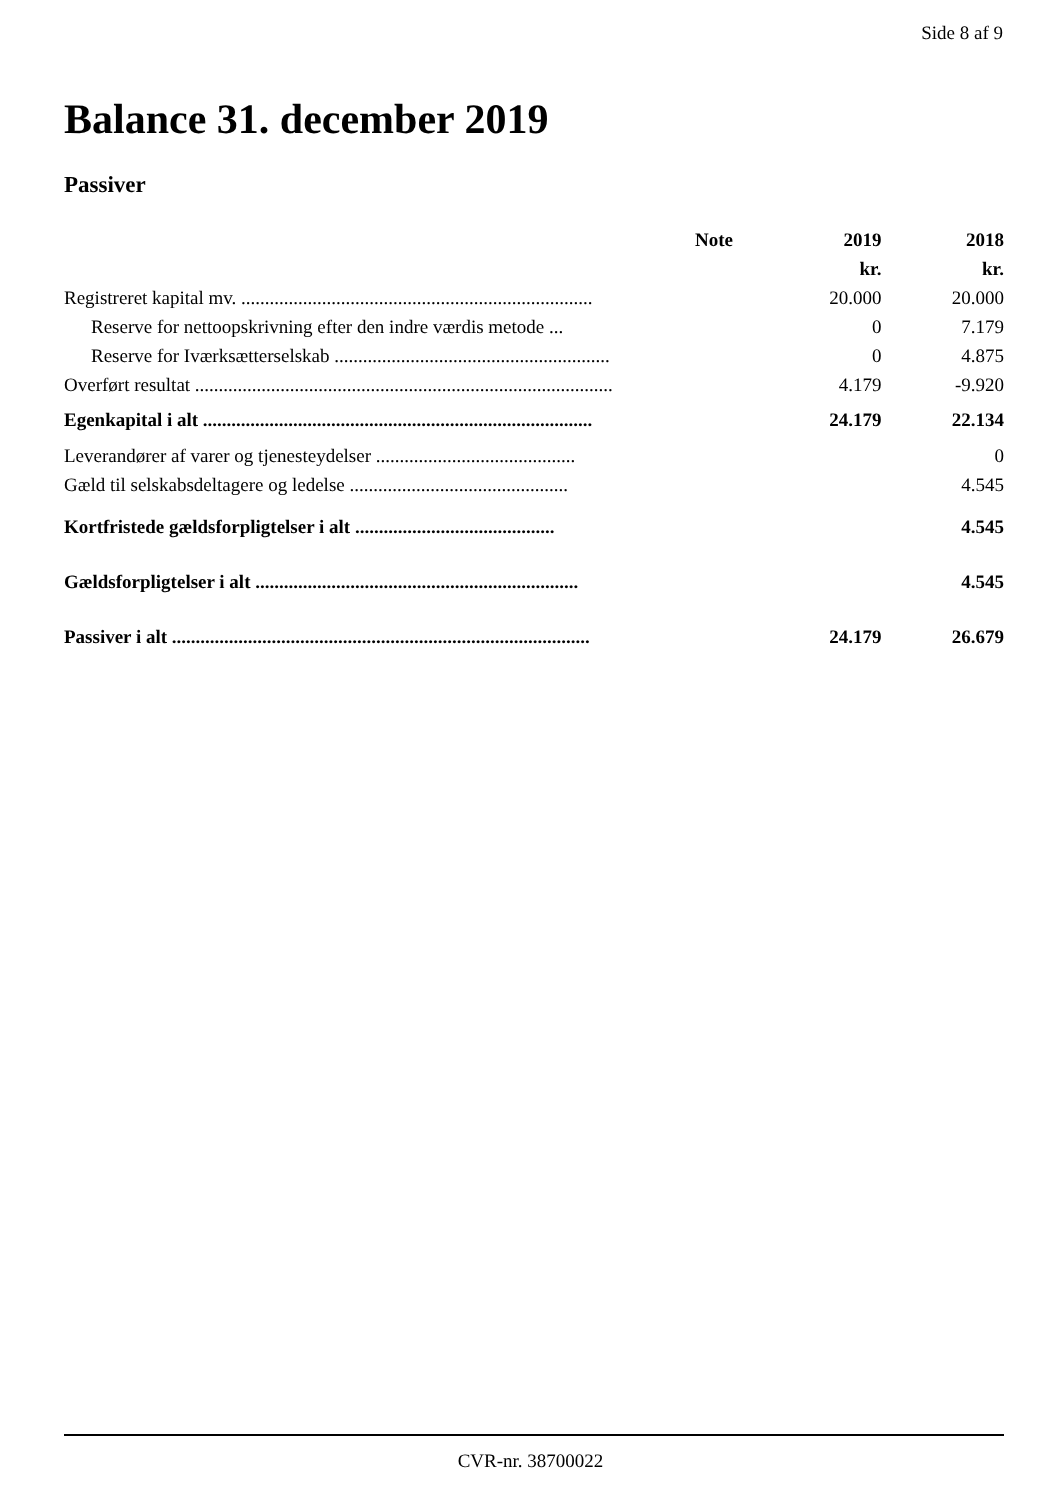Side 8 af 9
Balance 31. december 2019
Passiver
| | Note | 2019 | 2018 |
| --- | --- | --- | --- |
| | | kr. | kr. |
| Registreret kapital mv. .......................................................................... | | 20.000 | 20.000 |
| Reserve for nettoopskrivning efter den indre værdis metode ... | | 0 | 7.179 |
| Reserve for Iværksætterselskab .......................................................... | | 0 | 4.875 |
| Overført resultat ........................................................................................ | | 4.179 | -9.920 |
| Egenkapital i alt .................................................................................. | | 24.179 | 22.134 |
| Leverandører af varer og tjenesteydelser .......................................... | | | 0 |
| Gæld til selskabsdeltagere og ledelse .............................................. | | | 4.545 |
| Kortfristede gældsforpligtelser i alt .......................................... | | | 4.545 |
| Gældsforpligtelser i alt .................................................................... | | | 4.545 |
| Passiver i alt ........................................................................................ | | 24.179 | 26.679 |
CVR-nr. 38700022